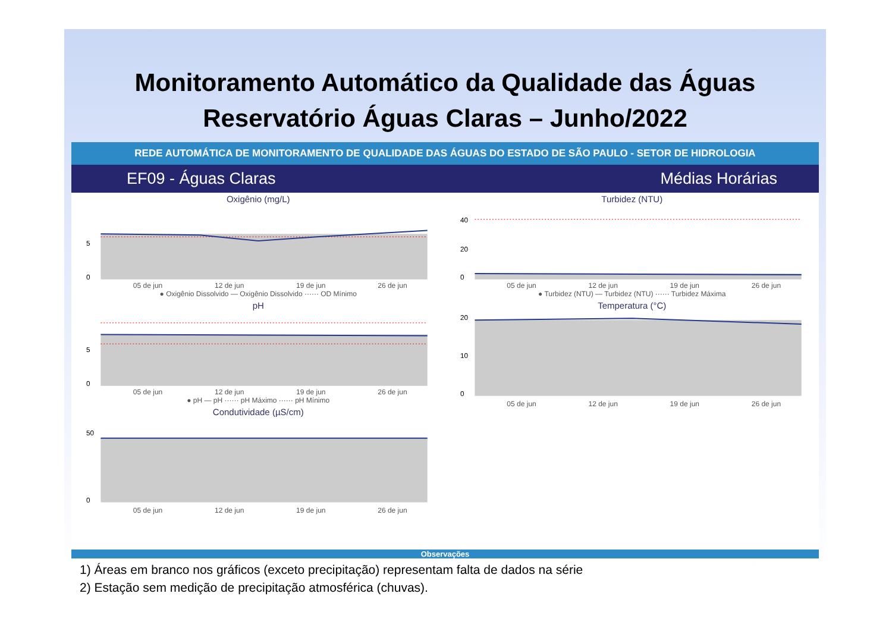Monitoramento Automático da Qualidade das Águas
Reservatório Águas Claras – Junho/2022
REDE AUTOMÁTICA DE MONITORAMENTO DE QUALIDADE DAS ÁGUAS DO ESTADO DE SÃO PAULO - SETOR DE HIDROLOGIA
EF09 - Águas Claras Médias Horárias
Oxigênio (mg/L)
5
0
05 de jun 12 de jun 19 de jun 26 de jun
● Oxigênio Dissolvido — Oxigênio Dissolvido ······ OD Mínimo
pH
5
0
05 de jun 12 de jun 19 de jun 26 de jun
● pH — pH ······ pH Máximo ······ pH Mínimo
Condutividade (µS/cm)
50
0
05 de jun 12 de jun 19 de jun 26 de jun
Turbidez (NTU)
40
20
0
05 de jun 12 de jun 19 de jun 26 de jun
● Turbidez (NTU) — Turbidez (NTU) ······ Turbidez Máxima
Temperatura (°C)
20
10
0
05 de jun 12 de jun 19 de jun 26 de jun
Observações
1) Áreas em branco nos gráficos (exceto precipitação) representam falta de dados na série
2) Estação sem medição de precipitação atmosférica (chuvas).